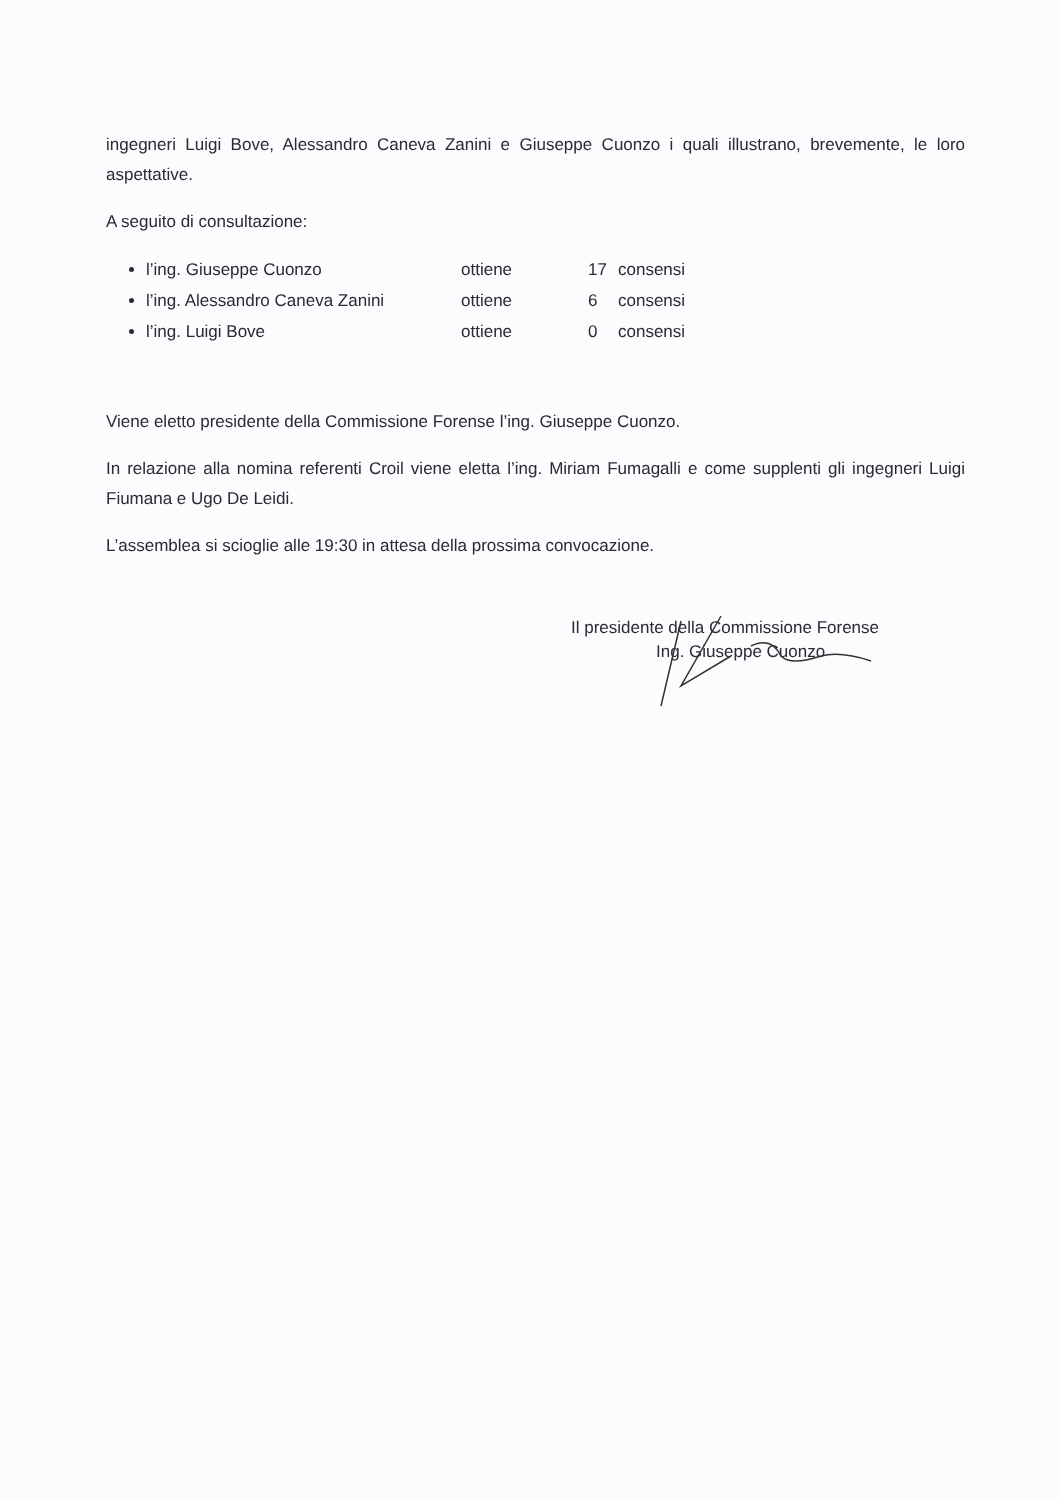ingegneri Luigi Bove, Alessandro Caneva Zanini e Giuseppe Cuonzo i quali illustrano, brevemente, le loro aspettative.
A seguito di consultazione:
l’ing. Giuseppe Cuonzo ottiene 17 consensi
l’ing. Alessandro Caneva Zanini ottiene 6 consensi
l’ing. Luigi Bove ottiene 0 consensi
Viene eletto presidente della Commissione Forense l’ing. Giuseppe Cuonzo.
In relazione alla nomina referenti Croil viene eletta l’ing. Miriam Fumagalli e come supplenti gli ingegneri Luigi Fiumana e Ugo De Leidi.
L’assemblea si scioglie alle 19:30 in attesa della prossima convocazione.
Il presidente della Commissione Forense
Ing. Giuseppe Cuonzo